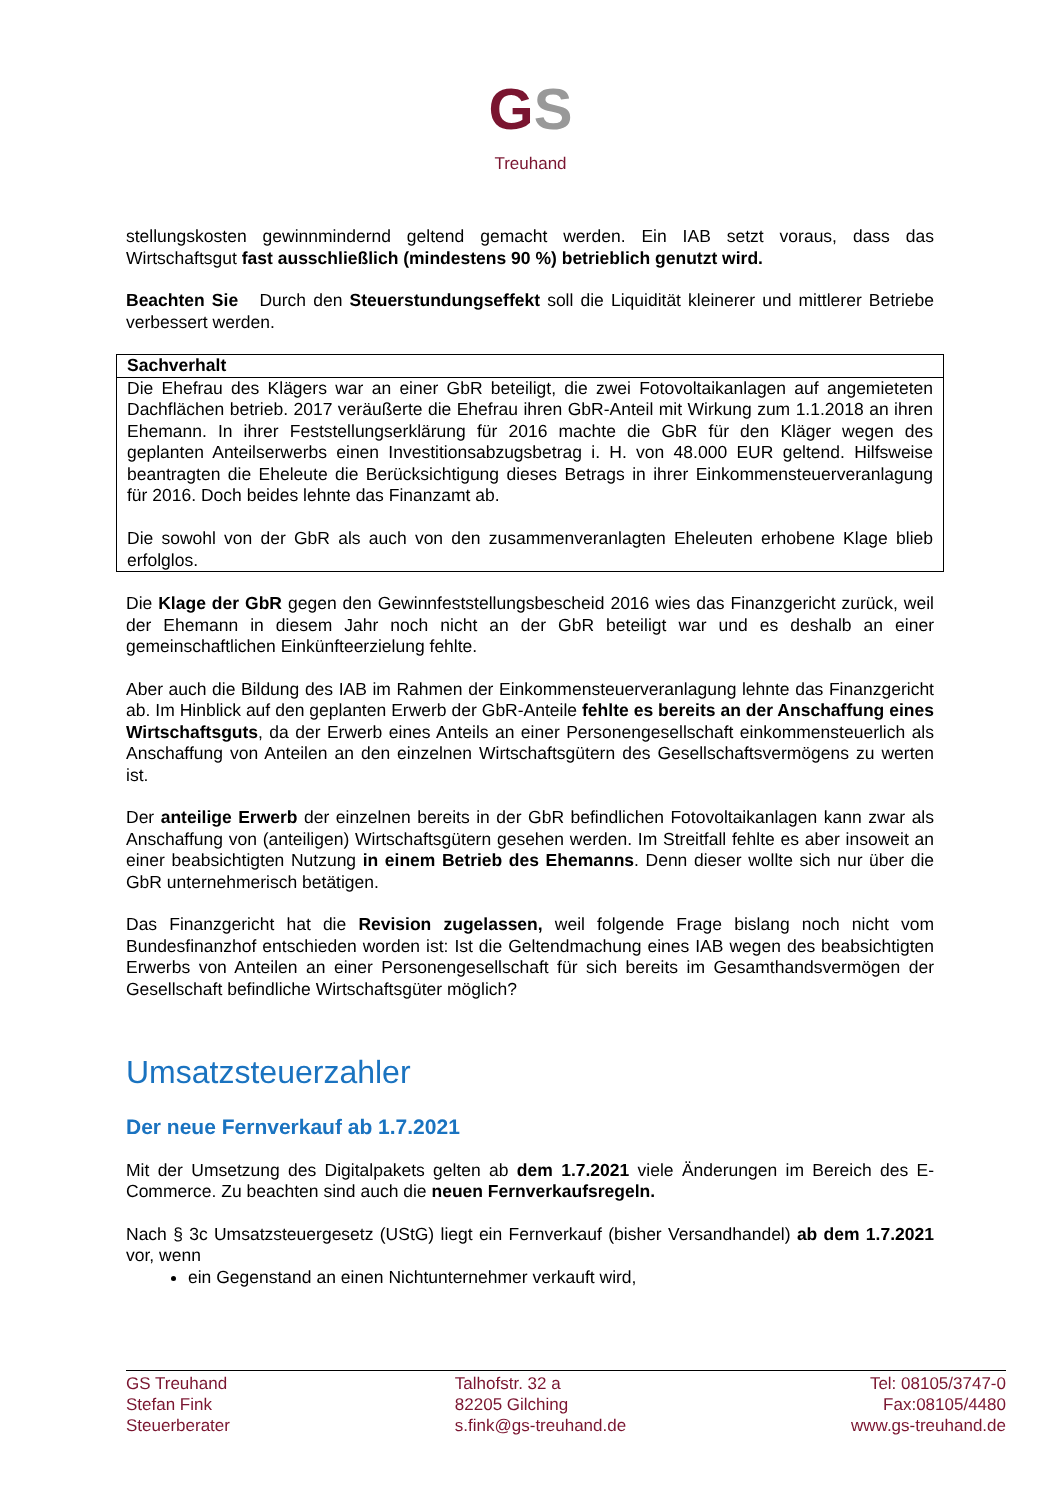GS
Treuhand
stellungskosten gewinnmindernd geltend gemacht werden. Ein IAB setzt voraus, dass das Wirtschaftsgut fast ausschließlich (mindestens 90 %) betrieblich genutzt wird.
Beachten Sie Durch den Steuerstundungseffekt soll die Liquidität kleinerer und mittlerer Betriebe verbessert werden.
Sachverhalt
Die Ehefrau des Klägers war an einer GbR beteiligt, die zwei Fotovoltaikanlagen auf angemieteten Dachflächen betrieb. 2017 veräußerte die Ehefrau ihren GbR-Anteil mit Wirkung zum 1.1.2018 an ihren Ehemann. In ihrer Feststellungserklärung für 2016 machte die GbR für den Kläger wegen des geplanten Anteilserwerbs einen Investitionsabzugsbetrag i. H. von 48.000 EUR geltend. Hilfsweise beantragten die Eheleute die Berücksichtigung dieses Betrags in ihrer Einkommensteuerveranlagung für 2016. Doch beides lehnte das Finanzamt ab.
Die sowohl von der GbR als auch von den zusammenveranlagten Eheleuten erhobene Klage blieb erfolglos.
Die Klage der GbR gegen den Gewinnfeststellungsbescheid 2016 wies das Finanzgericht zurück, weil der Ehemann in diesem Jahr noch nicht an der GbR beteiligt war und es deshalb an einer gemeinschaftlichen Einkünfteerzielung fehlte.
Aber auch die Bildung des IAB im Rahmen der Einkommensteuerveranlagung lehnte das Finanzgericht ab. Im Hinblick auf den geplanten Erwerb der GbR-Anteile fehlte es bereits an der Anschaffung eines Wirtschaftsguts, da der Erwerb eines Anteils an einer Personengesellschaft einkommensteuerlich als Anschaffung von Anteilen an den einzelnen Wirtschaftsgütern des Gesellschaftsvermögens zu werten ist.
Der anteilige Erwerb der einzelnen bereits in der GbR befindlichen Fotovoltaikanlagen kann zwar als Anschaffung von (anteiligen) Wirtschaftsgütern gesehen werden. Im Streitfall fehlte es aber insoweit an einer beabsichtigten Nutzung in einem Betrieb des Ehemanns. Denn dieser wollte sich nur über die GbR unternehmerisch betätigen.
Das Finanzgericht hat die Revision zugelassen, weil folgende Frage bislang noch nicht vom Bundesfinanzhof entschieden worden ist: Ist die Geltendmachung eines IAB wegen des beabsichtigten Erwerbs von Anteilen an einer Personengesellschaft für sich bereits im Gesamthandsvermögen der Gesellschaft befindliche Wirtschaftsgüter möglich?
Umsatzsteuerzahler
Der neue Fernverkauf ab 1.7.2021
Mit der Umsetzung des Digitalpakets gelten ab dem 1.7.2021 viele Änderungen im Bereich des E-Commerce. Zu beachten sind auch die neuen Fernverkaufsregeln.
Nach § 3c Umsatzsteuergesetz (UStG) liegt ein Fernverkauf (bisher Versandhandel) ab dem 1.7.2021 vor, wenn
ein Gegenstand an einen Nichtunternehmer verkauft wird,
GS Treuhand
Stefan Fink
Steuerberater
Talhofstr. 32 a
82205 Gilching
s.fink@gs-treuhand.de
Tel: 08105/3747-0
Fax:08105/4480
www.gs-treuhand.de